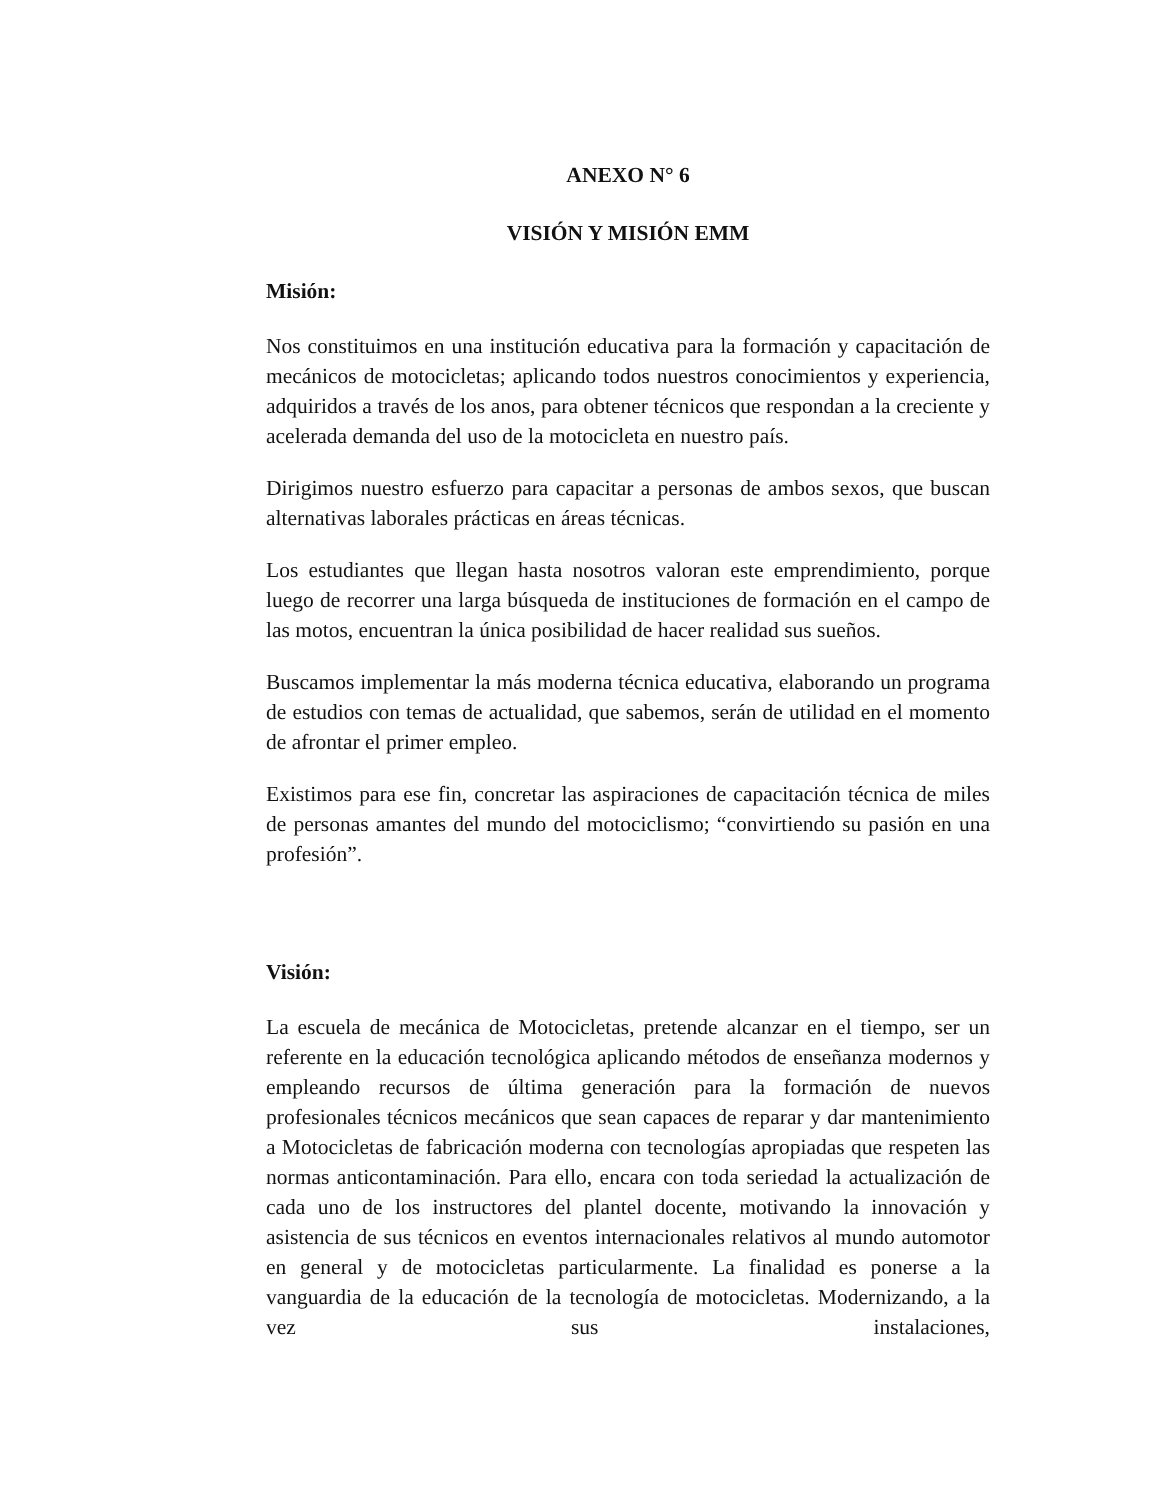ANEXO N° 6
VISIÓN Y MISIÓN EMM
Misión:
Nos constituimos en una institución educativa para la formación y capacitación de mecánicos de motocicletas; aplicando todos nuestros conocimientos y experiencia, adquiridos a través de los anos, para obtener técnicos que respondan a la creciente y acelerada demanda del uso de la motocicleta en nuestro país.
Dirigimos nuestro esfuerzo para capacitar a personas de ambos sexos, que buscan alternativas laborales prácticas en áreas técnicas.
Los estudiantes que llegan hasta nosotros valoran este emprendimiento, porque luego de recorrer una larga búsqueda de instituciones de formación en el campo de las motos, encuentran la única posibilidad de hacer realidad sus sueños.
Buscamos implementar la más moderna técnica educativa, elaborando un programa de estudios con temas de actualidad, que sabemos, serán de utilidad en el momento de afrontar el primer empleo.
Existimos para ese fin, concretar las aspiraciones de capacitación técnica de miles de personas amantes del mundo del motociclismo; “convirtiendo su pasión en una profesión”.
Visión:
La escuela de mecánica de Motocicletas, pretende alcanzar en el tiempo, ser un referente en la educación tecnológica aplicando métodos de enseñanza modernos y empleando recursos de última generación para la formación de nuevos profesionales técnicos mecánicos que sean capaces de reparar y dar mantenimiento a Motocicletas de fabricación moderna con tecnologías apropiadas que respeten las normas anticontaminación. Para ello, encara con toda seriedad la actualización de cada uno de los instructores del plantel docente, motivando la innovación y asistencia de sus técnicos en eventos internacionales relativos al mundo automotor en general y de motocicletas particularmente. La finalidad es ponerse a la vanguardia de la educación de la tecnología de motocicletas. Modernizando, a la vez sus instalaciones,